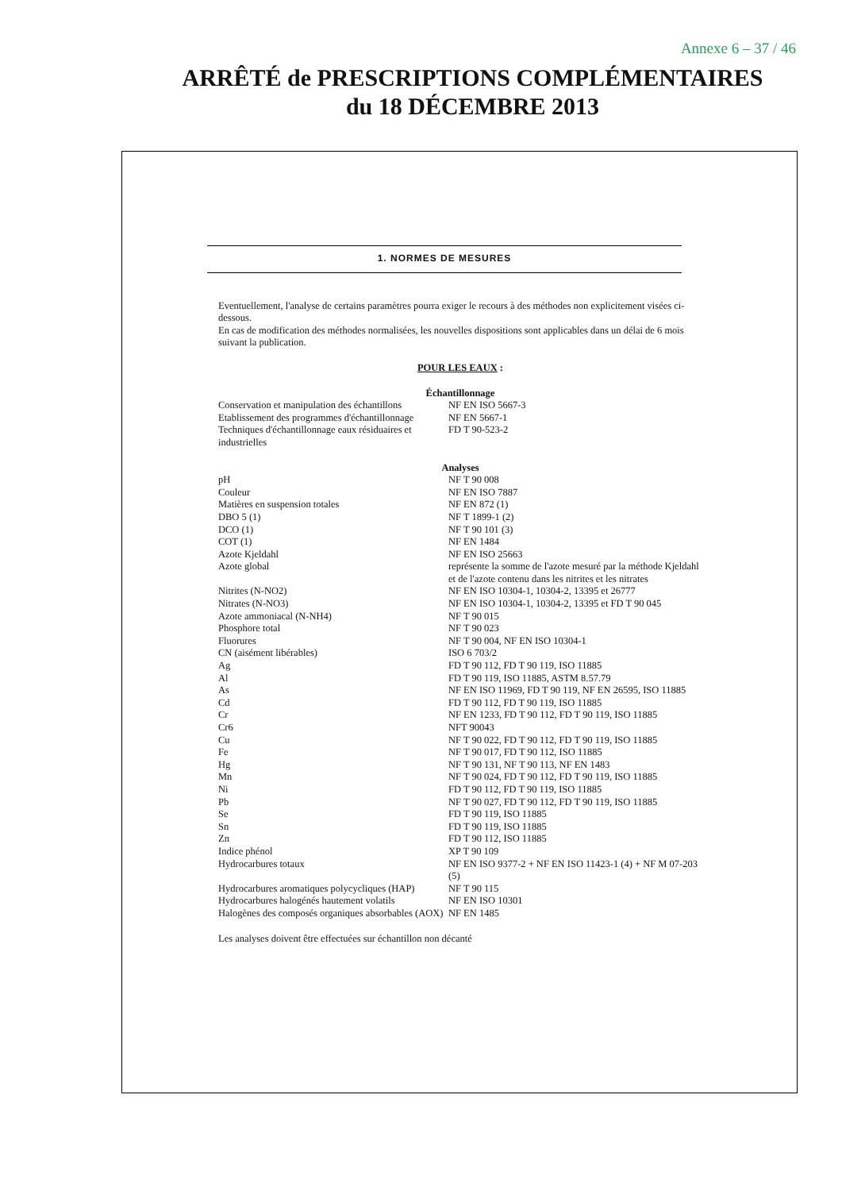Annexe 6 – 37 / 46
ARRÊTÉ de PRESCRIPTIONS COMPLÉMENTAIRES
du 18 DÉCEMBRE 2013
1. NORMES DE MESURES
Eventuellement, l'analyse de certains paramètres pourra exiger le recours à des méthodes non explicitement visées ci-dessous.
En cas de modification des méthodes normalisées, les nouvelles dispositions sont applicables dans un délai de 6 mois suivant la publication.
POUR LES EAUX :
Échantillonnage
| Conservation et manipulation des échantillons | NF EN ISO 5667-3 |
| Etablissement des programmes d'échantillonnage | NF EN 5667-1 |
| Techniques d'échantillonnage eaux résiduaires et industrielles | FD T 90-523-2 |
Analyses
| pH | NF T 90 008 |
| Couleur | NF EN ISO 7887 |
| Matières en suspension totales | NF EN 872 (1) |
| DBO 5 (1) | NF T 1899-1 (2) |
| DCO (1) | NF T 90 101 (3) |
| COT (1) | NF EN 1484 |
| Azote Kjeldahl | NF EN ISO 25663 |
| Azote global | représente la somme de l'azote mesuré par la méthode Kjeldahl et de l'azote contenu dans les nitrites et les nitrates |
| Nitrites (N-NO2) | NF EN ISO 10304-1, 10304-2, 13395 et 26777 |
| Nitrates (N-NO3) | NF EN ISO 10304-1, 10304-2, 13395 et FD T 90 045 |
| Azote ammoniacal (N-NH4) | NF T 90 015 |
| Phosphore total | NF T 90 023 |
| Fluorures | NF T 90 004, NF EN ISO 10304-1 |
| CN (aisément libérables) | ISO 6 703/2 |
| Ag | FD T 90 112, FD T 90 119, ISO 11885 |
| Al | FD T 90 119, ISO 11885, ASTM 8.57.79 |
| As | NF EN ISO 11969, FD T 90 119, NF EN 26595, ISO 11885 |
| Cd | FD T 90 112, FD T 90 119, ISO 11885 |
| Cr | NF EN 1233, FD T 90 112, FD T 90 119, ISO 11885 |
| Cr6 | NFT 90043 |
| Cu | NF T 90 022, FD T 90 112, FD T 90 119, ISO 11885 |
| Fe | NF T 90 017, FD T 90 112, ISO 11885 |
| Hg | NF T 90 131, NF T 90 113, NF EN 1483 |
| Mn | NF T 90 024, FD T 90 112, FD T 90 119, ISO 11885 |
| Ni | FD T 90 112, FD T 90 119, ISO 11885 |
| Pb | NF T 90 027, FD T 90 112, FD T 90 119, ISO 11885 |
| Se | FD T 90 119, ISO 11885 |
| Sn | FD T 90 119, ISO 11885 |
| Zn | FD T 90 112, ISO 11885 |
| Indice phénol | XP T 90 109 |
| Hydrocarbures totaux | NF EN ISO 9377-2 + NF EN ISO 11423-1 (4) + NF M 07-203 (5) |
| Hydrocarbures aromatiques polycycliques (HAP) | NF T 90 115 |
| Hydrocarbures halogénés hautement volatils | NF EN ISO 10301 |
| Halogènes des composés organiques absorbables (AOX) | NF EN 1485 |
Les analyses doivent être effectuées sur échantillon non décanté